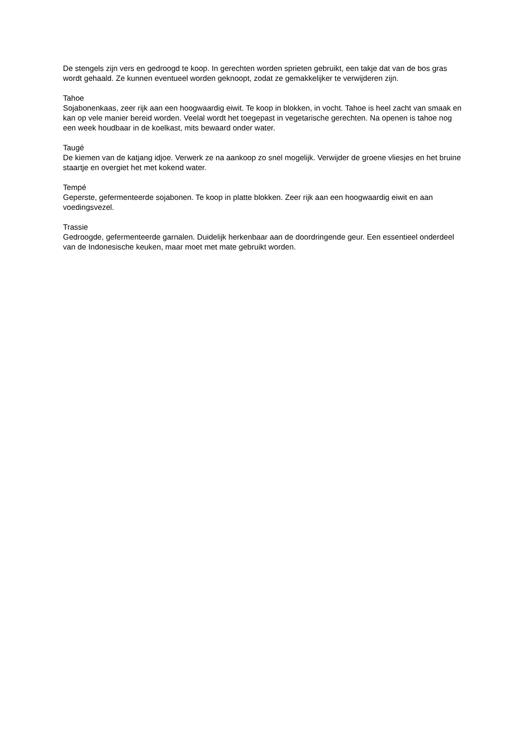De stengels zijn vers en gedroogd te koop. In gerechten worden sprieten gebruikt, een takje dat van de bos gras wordt gehaald. Ze kunnen eventueel worden geknoopt, zodat ze gemakkelijker te verwijderen zijn.
Tahoe
Sojabonenkaas, zeer rijk aan een hoogwaardig eiwit. Te koop in blokken, in vocht. Tahoe is heel zacht van smaak en kan op vele manier bereid worden. Veelal wordt het toegepast in vegetarische gerechten. Na openen is tahoe nog een week houdbaar in de koelkast, mits bewaard onder water.
Taugé
De kiemen van de katjang idjoe. Verwerk ze na aankoop zo snel mogelijk. Verwijder de groene vliesjes en het bruine staartje en overgiet het met kokend water.
Tempé
Geperste, gefermenteerde sojabonen. Te koop in platte blokken. Zeer rijk aan een hoogwaardig eiwit en aan voedingsvezel.
Trassie
Gedroogde, gefermenteerde garnalen. Duidelijk herkenbaar aan de doordringende geur. Een essentieel onderdeel van de Indonesische keuken, maar moet met mate gebruikt worden.